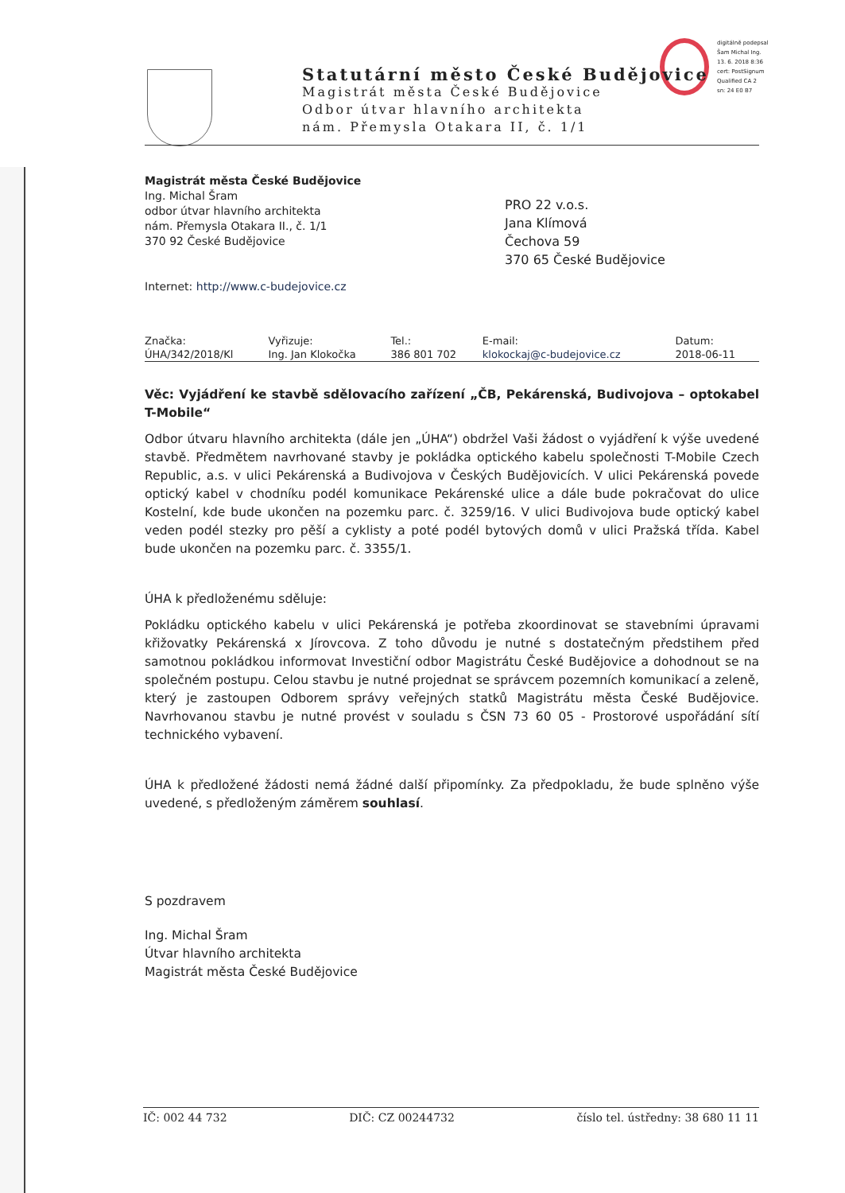digitálně podepsal
Šam Michal Ing.
13. 6. 2018 8:36
cert: PostSignum Qualified CA 2
sn: 24 E0 B7
Statutární město České Budějovice
Magistrát města České Budějovice
Odbor útvar hlavního architekta
nám. Přemysla Otakara II, č. 1/1
Magistrát města České Budějovice
Ing. Michal Šram
odbor útvar hlavního architekta
nám. Přemysla Otakara II., č. 1/1
370 92 České Budějovice
Internet: http://www.c-budejovice.cz
PRO 22 v.o.s.
Jana Klímová
Čechova 59
370 65 České Budějovice
| Značka: | Vyřizuje: | Tel.: | E-mail: | Datum: |
| ÚHA/342/2018/Kl | Ing. Jan Klokočka | 386 801 702 | klokockaj@c-budejovice.cz | 2018-06-11 |
Věc: Vyjádření ke stavbě sdělovacího zařízení „ČB, Pekárenská, Budivojova – optokabel T-Mobile“
Odbor útvaru hlavního architekta (dále jen „ÚHA“) obdržel Vaši žádost o vyjádření k výše uvedené stavbě. Předmětem navrhované stavby je pokládka optického kabelu společnosti T-Mobile Czech Republic, a.s. v ulici Pekárenská a Budivojova v Českých Budějovicích. V ulici Pekárenská povede optický kabel v chodníku podél komunikace Pekárenské ulice a dále bude pokračovat do ulice Kostelní, kde bude ukončen na pozemku parc. č. 3259/16. V ulici Budivojova bude optický kabel veden podél stezky pro pěší a cyklisty a poté podél bytových domů v ulici Pražská třída. Kabel bude ukončen na pozemku parc. č. 3355/1.
ÚHA k předloženému sděluje:
Pokládku optického kabelu v ulici Pekárenská je potřeba zkoordinovat se stavebními úpravami křižovatky Pekárenská x Jírovcova. Z toho důvodu je nutné s dostatečným předstihem před samotnou pokládkou informovat Investiční odbor Magistrátu České Budějovice a dohodnout se na společném postupu. Celou stavbu je nutné projednat se správcem pozemních komunikací a zeleně, který je zastoupen Odborem správy veřejných statků Magistrátu města České Budějovice. Navrhovanou stavbu je nutné provést v souladu s ČSN 73 60 05 - Prostorové uspořádání sítí technického vybavení.
ÚHA k předložené žádosti nemá žádné další připomínky. Za předpokladu, že bude splněno výše uvedené, s předloženým záměrem souhlasí.
S pozdravem
Ing. Michal Šram
Útvar hlavního architekta
Magistrát města České Budějovice
IČ: 002 44 732 DIČ: CZ 00244732 číslo tel. ústředny: 38 680 11 11